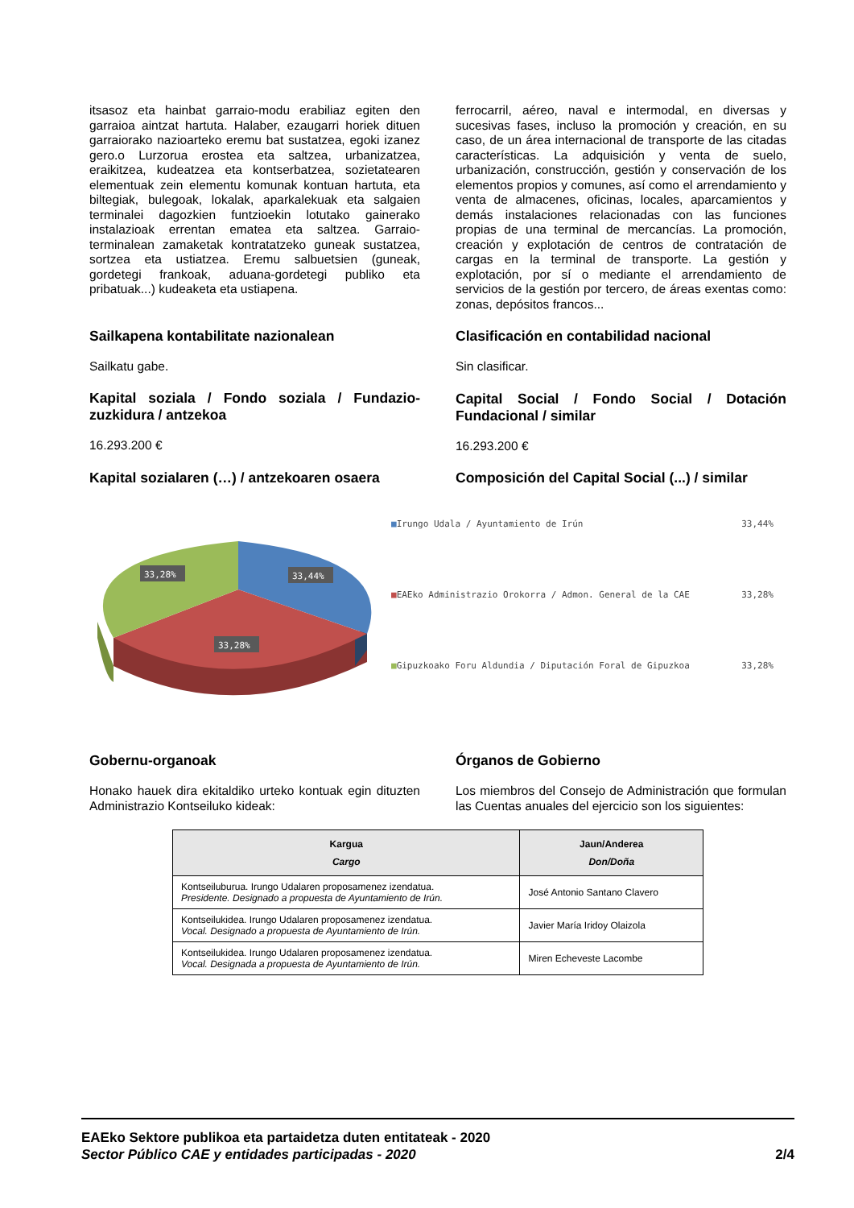itsasoz eta hainbat garraio-modu erabiliaz egiten den garraioa aintzat hartuta. Halaber, ezaugarri horiek dituen garraiorako nazioarteko eremu bat sustatzea, egoki izanez gero.o Lurzorua erostea eta saltzea, urbanizatzea, eraikitzea, kudeatzea eta kontserbatzea, sozietatearen elementuak zein elementu komunak kontuan hartuta, eta biltegiak, bulegoak, lokalak, aparkalekuak eta salgaien terminalei dagozkien funtzioekin lotutako gainerako instalazioak errentan ematea eta saltzea. Garraio-terminalean zamaketak kontratatzeko guneak sustatzea, sortzea eta ustiatzea. Eremu salbuetsien (guneak, gordetegi frankoak, aduana-gordetegi publiko eta pribatuak...) kudeaketa eta ustiapena.
Sailkapena kontabilitate nazionalean
Sailkatu gabe.
Kapital soziala / Fondo soziala / Fundazio-zuzkidura / antzekoa
16.293.200 €
Kapital sozialaren (…) / antzekoaren osaera
ferrocarril, aéreo, naval e intermodal, en diversas y sucesivas fases, incluso la promoción y creación, en su caso, de un área internacional de transporte de las citadas características. La adquisición y venta de suelo, urbanización, construcción, gestión y conservación de los elementos propios y comunes, así como el arrendamiento y venta de almacenes, oficinas, locales, aparcamientos y demás instalaciones relacionadas con las funciones propias de una terminal de mercancías. La promoción, creación y explotación de centros de contratación de cargas en la terminal de transporte. La gestión y explotación, por sí o mediante el arrendamiento de servicios de la gestión por tercero, de áreas exentas como: zonas, depósitos francos...
Clasificación en contabilidad nacional
Sin clasificar.
Capital Social / Fondo Social / Dotación Fundacional / similar
16.293.200 €
Composición del Capital Social (...) / similar
33,28%
33,44%
33,28%
■Irungo Udala / Ayuntamiento de Irún 33,44%
■EAEko Administrazio Orokorra / Admon. General de la CAE 33,28%
■Gipuzkoako Foru Aldundia / Diputación Foral de Gipuzkoa 33,28%
Gobernu-organoak
Honako hauek dira ekitaldiko urteko kontuak egin dituzten Administrazio Kontseiluko kideak:
Órganos de Gobierno
Los miembros del Consejo de Administración que formulan las Cuentas anuales del ejercicio son los siguientes:
| Kargua Cargo | Jaun/Anderea Don/Doña |
| --- | --- |
| Kontseiluburua. Irungo Udalaren proposamenez izendatua. Presidente. Designado a propuesta de Ayuntamiento de Irún. | José Antonio Santano Clavero |
| Kontseilukidea. Irungo Udalaren proposamenez izendatua. Vocal. Designado a propuesta de Ayuntamiento de Irún. | Javier María Iridoy Olaizola |
| Kontseilukidea. Irungo Udalaren proposamenez izendatua. Vocal. Designada a propuesta de Ayuntamiento de Irún. | Miren Echeveste Lacombe |
EAEko Sektore publikoa eta partaidetza duten entitateak - 2020
Sector Público CAE y entidades participadas - 2020 2/4